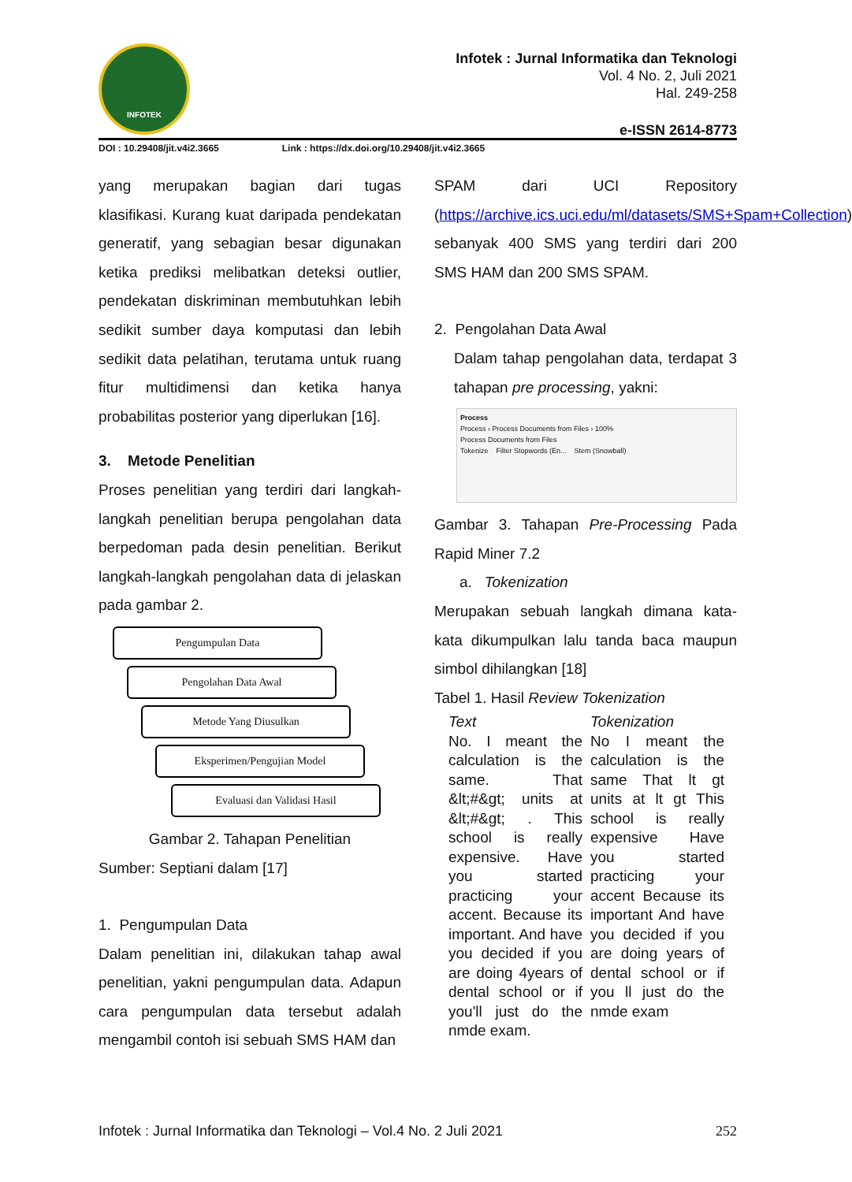INFOTEK
Infotek : Jurnal Informatika dan Teknologi
Vol. 4 No. 2, Juli 2021
Hal. 249-258
e-ISSN 2614-8773
DOI : 10.29408/jit.v4i2.3665 Link : https://dx.doi.org/10.29408/jit.v4i2.3665
yang merupakan bagian dari tugas klasifikasi. Kurang kuat daripada pendekatan generatif, yang sebagian besar digunakan ketika prediksi melibatkan deteksi outlier, pendekatan diskriminan membutuhkan lebih sedikit sumber daya komputasi dan lebih sedikit data pelatihan, terutama untuk ruang fitur multidimensi dan ketika hanya probabilitas posterior yang diperlukan [16].
3. Metode Penelitian
Proses penelitian yang terdiri dari langkah-langkah penelitian berupa pengolahan data berpedoman pada desin penelitian. Berikut langkah-langkah pengolahan data di jelaskan pada gambar 2.
Pengumpulan Data
Pengolahan Data Awal
Metode Yang Diusulkan
Eksperimen/Pengujian Model
Evaluasi dan Validasi Hasil
Gambar 2. Tahapan Penelitian
Sumber: Septiani dalam [17]
1. Pengumpulan Data
Dalam penelitian ini, dilakukan tahap awal penelitian, yakni pengumpulan data. Adapun cara pengumpulan data tersebut adalah mengambil contoh isi sebuah SMS HAM dan
SPAM dari UCI Repository (https://archive.ics.uci.edu/ml/datasets/SMS+Spam+Collection) sebanyak 400 SMS yang terdiri dari 200 SMS HAM dan 200 SMS SPAM.
2. Pengolahan Data Awal
Dalam tahap pengolahan data, terdapat 3 tahapan pre processing, yakni:
Process
Process › Process Documents from Files › 100%
Process Documents from Files
Tokenize Filter Stopwords (En... Stem (Snowball)
Gambar 3. Tahapan Pre-Processing Pada Rapid Miner 7.2
a. Tokenization
Merupakan sebuah langkah dimana kata-kata dikumpulkan lalu tanda baca maupun simbol dihilangkan [18]
Tabel 1. Hasil Review Tokenization
| Text | Tokenization |
| --- | --- |
| No. I meant the calculation is the same. That &lt;#&gt; units at &lt;#&gt; . This school is really expensive. Have you started practicing your accent. Because its important. And have you decided if you are doing 4years of dental school or if you'll just do the nmde exam. | No I meant the calculation is the same That lt gt units at lt gt This school is really expensive Have you started practicing your accent Because its important And have you decided if you are doing years of dental school or if you ll just do the nmde exam |
Infotek : Jurnal Informatika dan Teknologi – Vol.4 No. 2 Juli 2021 252